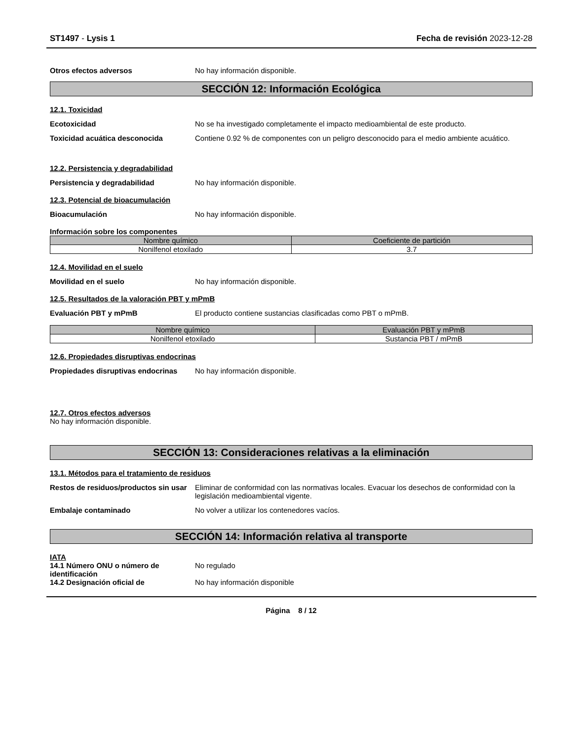ST1497 - Lysis 1 Fecha de revisión 2023-12-28
Otros efectos adversos No hay información disponible.
SECCIÓN 12: Información Ecológica
12.1. Toxicidad
Ecotoxicidad No se ha investigado completamente el impacto medioambiental de este producto.
Toxicidad acuática desconocida Contiene 0.92 % de componentes con un peligro desconocido para el medio ambiente acuático.
12.2. Persistencia y degradabilidad
Persistencia y degradabilidad No hay información disponible.
12.3. Potencial de bioacumulación
Bioacumulación No hay información disponible.
Información sobre los componentes
| Nombre químico | Coeficiente de partición |
| --- | --- |
| Nonilfenol etoxilado | 3.7 |
12.4. Movilidad en el suelo
Movilidad en el suelo No hay información disponible.
12.5. Resultados de la valoración PBT y mPmB
Evaluación PBT y mPmB El producto contiene sustancias clasificadas como PBT o mPmB.
| Nombre químico | Evaluación PBT y mPmB |
| --- | --- |
| Nonilfenol etoxilado | Sustancia PBT / mPmB |
12.6. Propiedades disruptivas endocrinas
Propiedades disruptivas endocrinas
No hay información disponible.
12.7. Otros efectos adversos
No hay información disponible.
SECCIÓN 13: Consideraciones relativas a la eliminación
13.1. Métodos para el tratamiento de residuos
Restos de residuos/productos sin usar
Eliminar de conformidad con las normativas locales. Evacuar los desechos de conformidad con la legislación medioambiental vigente.
Embalaje contaminado No volver a utilizar los contenedores vacíos.
SECCIÓN 14: Información relativa al transporte
IATA
14.1 Número ONU o número de identificación
No regulado
14.2 Designación oficial de No hay información disponible
Página 8 / 12